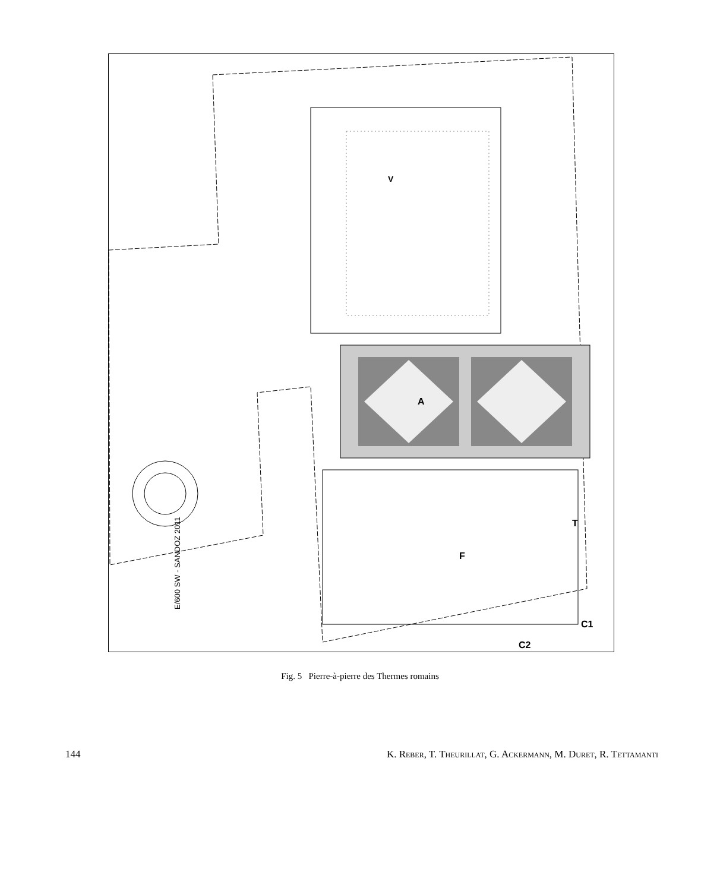A
V
F
T
C1
C2
E/600 SW - SANDOZ 2011
Fig. 5 Pierre-à-pierre des Thermes romains
144 K. Reber, T. Theurillat, G. Ackermann, M. Duret, R. Tettamanti